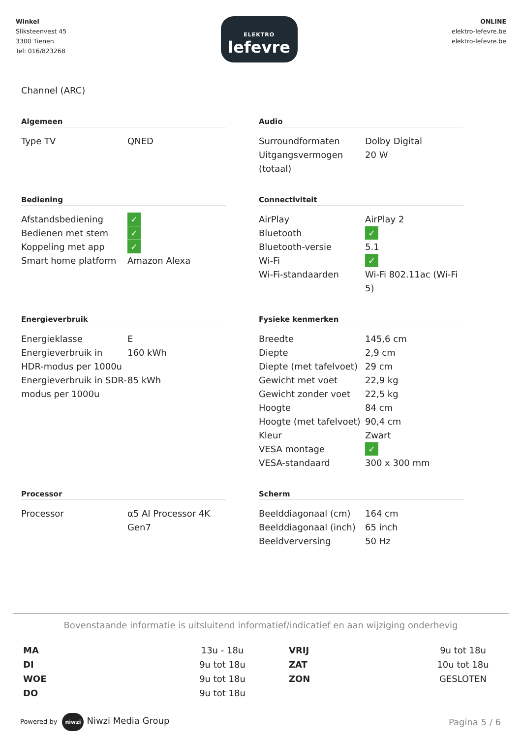Winkel
Sliksteenvest 45
3300 Tienen
Tel: 016/823268
ELEKTRO
lefevre
ONLINE
elektro-lefevre.be
elektro-lefevre.be
Channel (ARC)
Algemeen
| Type TV | QNED |
Audio
| Surroundformaten | Dolby Digital |
| Uitgangsvermogen (totaal) | 20 W |
Bediening
| Afstandsbediening | ✓ |
| Bedienen met stem | ✓ |
| Koppeling met app | ✓ |
| Smart home platform | Amazon Alexa |
Connectiviteit
| AirPlay | AirPlay 2 |
| Bluetooth | ✓ |
| Bluetooth-versie | 5.1 |
| Wi-Fi | ✓ |
| Wi-Fi-standaarden | Wi-Fi 802.11ac (Wi-Fi 5) |
Energieverbruik
| Energieklasse | E |
| Energieverbruik in HDR-modus per 1000u | 160 kWh |
| Energieverbruik in SDR-modus per 1000u | 85 kWh |
Fysieke kenmerken
| Breedte | 145,6 cm |
| Diepte | 2,9 cm |
| Diepte (met tafelvoet) | 29 cm |
| Gewicht met voet | 22,9 kg |
| Gewicht zonder voet | 22,5 kg |
| Hoogte | 84 cm |
| Hoogte (met tafelvoet) | 90,4 cm |
| Kleur | Zwart |
| VESA montage | ✓ |
| VESA-standaard | 300 x 300 mm |
Processor
| Processor | α5 AI Processor 4K Gen7 |
Scherm
| Beelddiagonaal (cm) | 164 cm |
| Beelddiagonaal (inch) | 65 inch |
| Beeldverversing | 50 Hz |
Bovenstaande informatie is uitsluitend informatief/indicatief en aan wijziging onderhevig
MA
DI
WOE
DO
13u - 18u
9u tot 18u
9u tot 18u
9u tot 18u
VRIJ
ZAT
ZON
9u tot 18u
10u tot 18u
GESLOTEN
Powered by niwzi Niwzi Media Group
Pagina 5 / 6